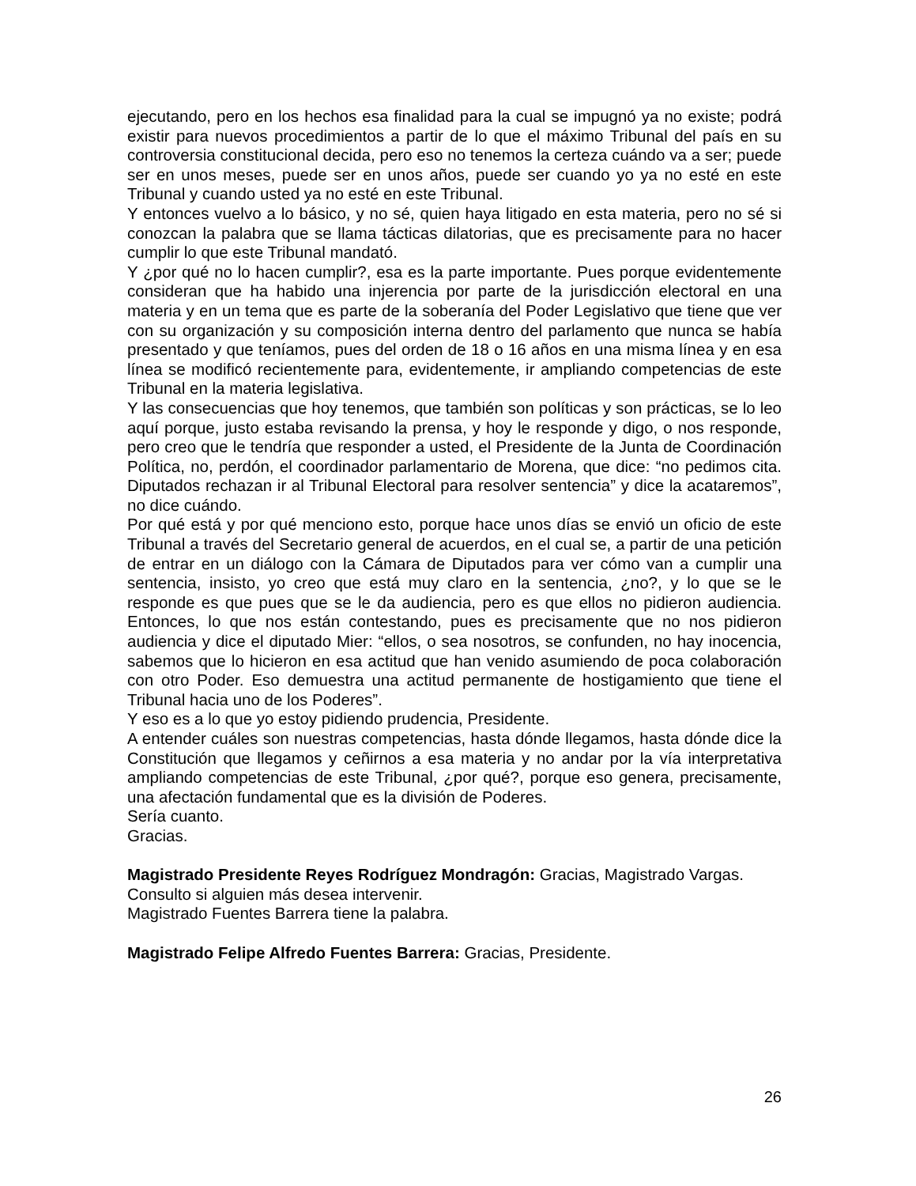ejecutando, pero en los hechos esa finalidad para la cual se impugnó ya no existe; podrá existir para nuevos procedimientos a partir de lo que el máximo Tribunal del país en su controversia constitucional decida, pero eso no tenemos la certeza cuándo va a ser; puede ser en unos meses, puede ser en unos años, puede ser cuando yo ya no esté en este Tribunal y cuando usted ya no esté en este Tribunal.
Y entonces vuelvo a lo básico, y no sé, quien haya litigado en esta materia, pero no sé si conozcan la palabra que se llama tácticas dilatorias, que es precisamente para no hacer cumplir lo que este Tribunal mandató.
Y ¿por qué no lo hacen cumplir?, esa es la parte importante. Pues porque evidentemente consideran que ha habido una injerencia por parte de la jurisdicción electoral en una materia y en un tema que es parte de la soberanía del Poder Legislativo que tiene que ver con su organización y su composición interna dentro del parlamento que nunca se había presentado y que teníamos, pues del orden de 18 o 16 años en una misma línea y en esa línea se modificó recientemente para, evidentemente, ir ampliando competencias de este Tribunal en la materia legislativa.
Y las consecuencias que hoy tenemos, que también son políticas y son prácticas, se lo leo aquí porque, justo estaba revisando la prensa, y hoy le responde y digo, o nos responde, pero creo que le tendría que responder a usted, el Presidente de la Junta de Coordinación Política, no, perdón, el coordinador parlamentario de Morena, que dice: “no pedimos cita. Diputados rechazan ir al Tribunal Electoral para resolver sentencia” y dice la acataremos”, no dice cuándo.
Por qué está y por qué menciono esto, porque hace unos días se envió un oficio de este Tribunal a través del Secretario general de acuerdos, en el cual se, a partir de una petición de entrar en un diálogo con la Cámara de Diputados para ver cómo van a cumplir una sentencia, insisto, yo creo que está muy claro en la sentencia, ¿no?, y lo que se le responde es que pues que se le da audiencia, pero es que ellos no pidieron audiencia. Entonces, lo que nos están contestando, pues es precisamente que no nos pidieron audiencia y dice el diputado Mier: “ellos, o sea nosotros, se confunden, no hay inocencia, sabemos que lo hicieron en esa actitud que han venido asumiendo de poca colaboración con otro Poder. Eso demuestra una actitud permanente de hostigamiento que tiene el Tribunal hacia uno de los Poderes”.
Y eso es a lo que yo estoy pidiendo prudencia, Presidente.
A entender cuáles son nuestras competencias, hasta dónde llegamos, hasta dónde dice la Constitución que llegamos y ceñirnos a esa materia y no andar por la vía interpretativa ampliando competencias de este Tribunal, ¿por qué?, porque eso genera, precisamente, una afectación fundamental que es la división de Poderes.
Sería cuanto.
Gracias.
Magistrado Presidente Reyes Rodríguez Mondragón: Gracias, Magistrado Vargas.
Consulto si alguien más desea intervenir.
Magistrado Fuentes Barrera tiene la palabra.
Magistrado Felipe Alfredo Fuentes Barrera: Gracias, Presidente.
26